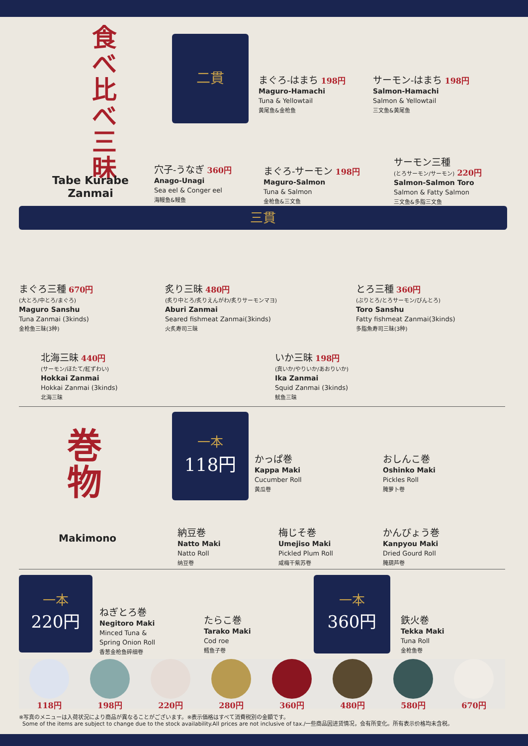食べ比べ三昧
Tabe Kurabe
Zanmai
二貫
まぐろ-はまち 198円
Maguro-Hamachi
Tuna & Yellowtail
黄尾鱼&金枪鱼
サーモン-はまち 198円
Salmon-Hamachi
Salmon & Yellowtail
三文鱼&黄尾鱼
穴子-うなぎ 360円
Anago-Unagi
Sea eel & Conger eel
海鳗鱼&鳗鱼
まぐろ-サーモン 198円
Maguro-Salmon
Tuna & Salmon
金枪鱼&三文鱼
サーモン三種
(とろサーモン/サーモン) 220円
Salmon-Salmon Toro
Salmon & Fatty Salmon
三文鱼&多脂三文鱼
三貫
まぐろ三種 670円
(大とろ/中とろ/まぐろ)
Maguro Sanshu
Tuna Zanmai (3kinds)
金枪鱼三昧(3种)
炙り三昧 480円
(炙り中とろ/炙りえんがわ/炙りサーモンマヨ)
Aburi Zanmai
Seared fishmeat Zanmai(3kinds)
火炙寿司三昧
とろ三種 360円
(ぶりとろ/とろサーモン/びんとろ)
Toro Sanshu
Fatty fishmeat Zanmai(3kinds)
多脂魚寿司三昧(3种)
北海三昧 440円
(サーモン/ほたて/紅ずわい)
Hokkai Zanmai
Hokkai Zanmai (3kinds)
北海三昧
いか三昧 198円
(真いか/やりいか/あおりいか)
Ika Zanmai
Squid Zanmai (3kinds)
鱿鱼三昧
巻
物
Makimono
一本
118円
かっぱ巻
Kappa Maki
Cucumber Roll
黄瓜卷
おしんこ巻
Oshinko Maki
Pickles Roll
腌萝卜卷
納豆巻
Natto Maki
Natto Roll
纳豆卷
梅じそ巻
Umejiso Maki
Pickled Plum Roll
咸梅干紫苏卷
かんぴょう巻
Kanpyou Maki
Dried Gourd Roll
腌葫芦卷
一本
220円
ねぎとろ巻
Negitoro Maki
Minced Tuna &
Spring Onion Roll
香葱金枪鱼碎细卷
たらこ巻
Tarako Maki
Cod roe
鳕鱼子卷
一本
360円
鉄火巻
Tekka Maki
Tuna Roll
金枪鱼卷
118円 198円 220円 280円 360円 480円 580円 670円
※写真のメニューは入荷状況により商品が異なることがございます。※表示価格はすべて消費税別の金額です。
Some of the items are subject to change due to the stock availability.All prices are not inclusive of tax./一些商品因进货情况，会有所变化。所有表示价格均未含税。